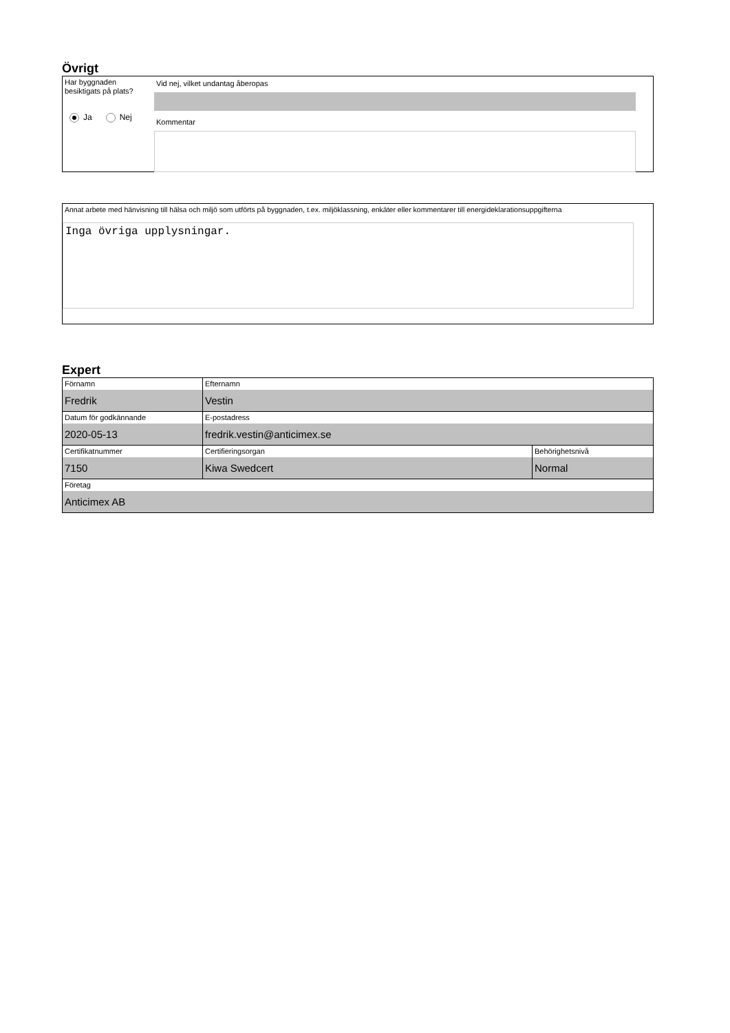Övrigt
Har byggnaden besiktigats på plats?
Ja Nej
Vid nej, vilket undantag åberopas
Kommentar
Annat arbete med hänvisning till hälsa och miljö som utförts på byggnaden, t.ex. miljöklassning, enkäter eller kommentarer till energideklarationsuppgifterna
Inga övriga upplysningar.
Expert
| Förnamn Fredrik | Efternamn Vestin | |
| Datum för godkännande 2020-05-13 | E-postadress fredrik.vestin@anticimex.se | |
| Certifikatnummer 7150 | Certifieringsorgan Kiwa Swedcert | Behörighetsnivå Normal |
| Företag Anticimex AB | | |